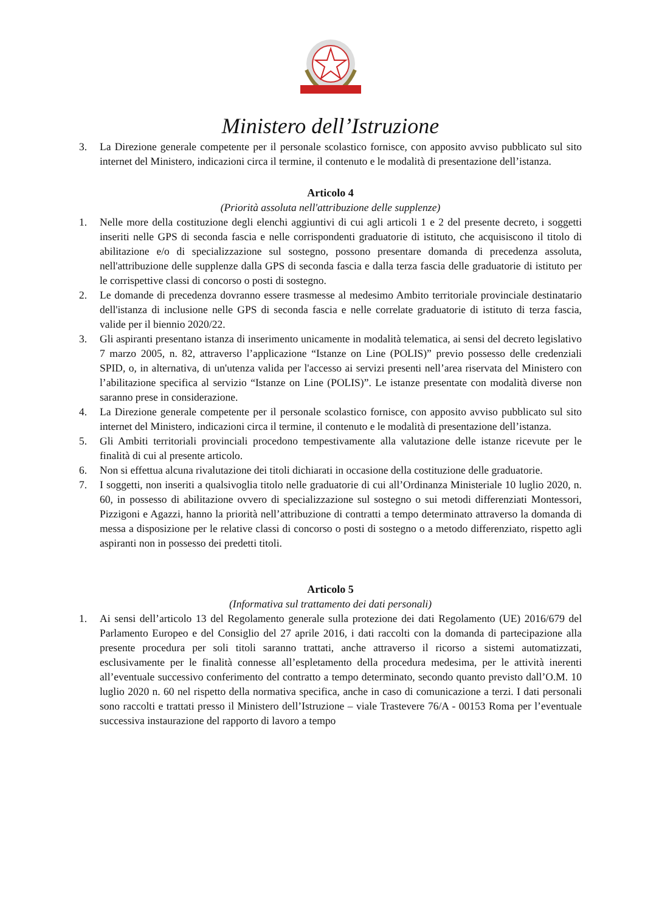Ministero dell’Istruzione
3. La Direzione generale competente per il personale scolastico fornisce, con apposito avviso pubblicato sul sito internet del Ministero, indicazioni circa il termine, il contenuto e le modalità di presentazione dell’istanza.
Articolo 4
(Priorità assoluta nell'attribuzione delle supplenze)
1. Nelle more della costituzione degli elenchi aggiuntivi di cui agli articoli 1 e 2 del presente decreto, i soggetti inseriti nelle GPS di seconda fascia e nelle corrispondenti graduatorie di istituto, che acquisiscono il titolo di abilitazione e/o di specializzazione sul sostegno, possono presentare domanda di precedenza assoluta, nell'attribuzione delle supplenze dalla GPS di seconda fascia e dalla terza fascia delle graduatorie di istituto per le corrispettive classi di concorso o posti di sostegno.
2. Le domande di precedenza dovranno essere trasmesse al medesimo Ambito territoriale provinciale destinatario dell'istanza di inclusione nelle GPS di seconda fascia e nelle correlate graduatorie di istituto di terza fascia, valide per il biennio 2020/22.
3. Gli aspiranti presentano istanza di inserimento unicamente in modalità telematica, ai sensi del decreto legislativo 7 marzo 2005, n. 82, attraverso l’applicazione “Istanze on Line (POLIS)” previo possesso delle credenziali SPID, o, in alternativa, di un'utenza valida per l'accesso ai servizi presenti nell’area riservata del Ministero con l’abilitazione specifica al servizio “Istanze on Line (POLIS)”. Le istanze presentate con modalità diverse non saranno prese in considerazione.
4. La Direzione generale competente per il personale scolastico fornisce, con apposito avviso pubblicato sul sito internet del Ministero, indicazioni circa il termine, il contenuto e le modalità di presentazione dell’istanza.
5. Gli Ambiti territoriali provinciali procedono tempestivamente alla valutazione delle istanze ricevute per le finalità di cui al presente articolo.
6. Non si effettua alcuna rivalutazione dei titoli dichiarati in occasione della costituzione delle graduatorie.
7. I soggetti, non inseriti a qualsivoglia titolo nelle graduatorie di cui all’Ordinanza Ministeriale 10 luglio 2020, n. 60, in possesso di abilitazione ovvero di specializzazione sul sostegno o sui metodi differenziati Montessori, Pizzigoni e Agazzi, hanno la priorità nell’attribuzione di contratti a tempo determinato attraverso la domanda di messa a disposizione per le relative classi di concorso o posti di sostegno o a metodo differenziato, rispetto agli aspiranti non in possesso dei predetti titoli.
Articolo 5
(Informativa sul trattamento dei dati personali)
1. Ai sensi dell’articolo 13 del Regolamento generale sulla protezione dei dati Regolamento (UE) 2016/679 del Parlamento Europeo e del Consiglio del 27 aprile 2016, i dati raccolti con la domanda di partecipazione alla presente procedura per soli titoli saranno trattati, anche attraverso il ricorso a sistemi automatizzati, esclusivamente per le finalità connesse all’espletamento della procedura medesima, per le attività inerenti all’eventuale successivo conferimento del contratto a tempo determinato, secondo quanto previsto dall’O.M. 10 luglio 2020 n. 60 nel rispetto della normativa specifica, anche in caso di comunicazione a terzi. I dati personali sono raccolti e trattati presso il Ministero dell’Istruzione – viale Trastevere 76/A - 00153 Roma per l’eventuale successiva instaurazione del rapporto di lavoro a tempo